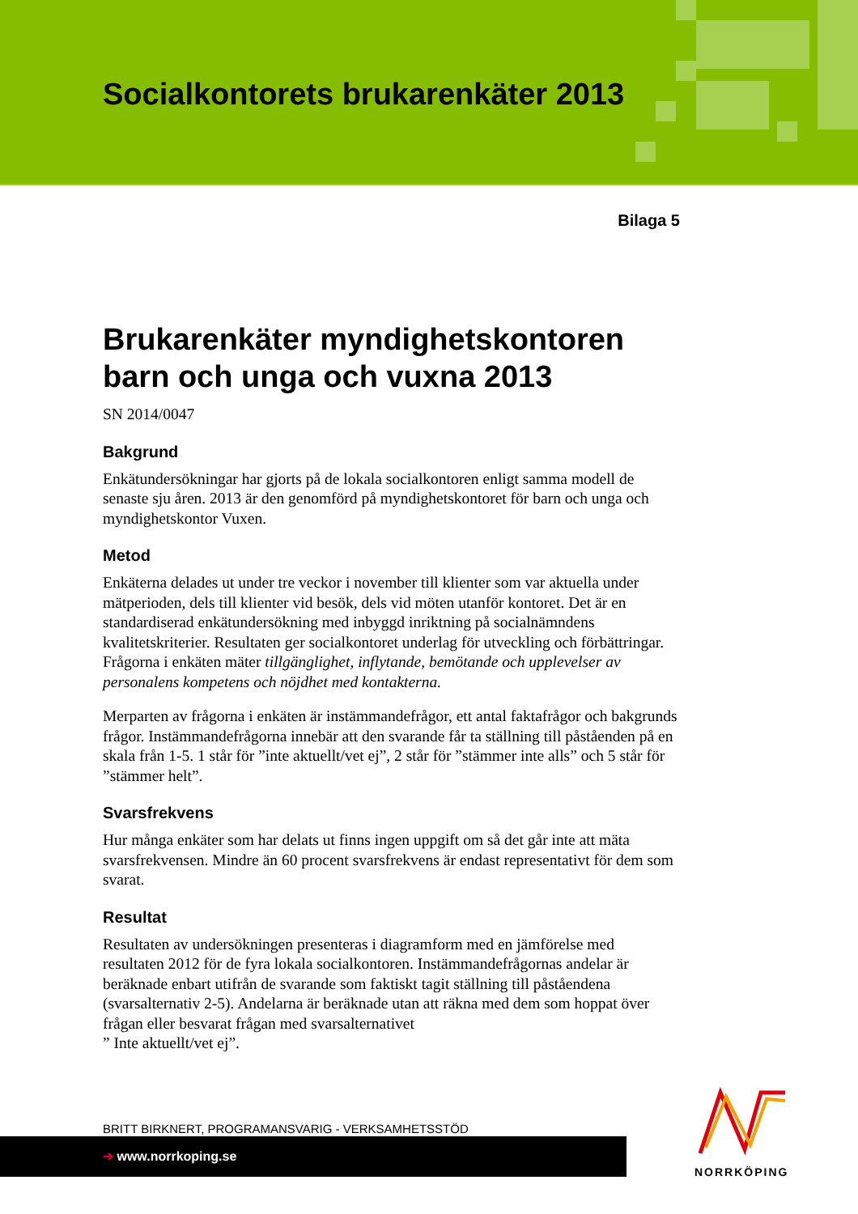Socialkontorets brukarenkäter 2013
Bilaga 5
Brukarenkäter myndighetskontoren barn och unga och vuxna 2013
SN 2014/0047
Bakgrund
Enkätundersökningar har gjorts på de lokala socialkontoren enligt samma modell de senaste sju åren. 2013 är den genomförd på myndighetskontoret för barn och unga och myndighetskontor Vuxen.
Metod
Enkäterna delades ut under tre veckor i november till klienter som var aktuella under mätperioden, dels till klienter vid besök, dels vid möten utanför kontoret. Det är en standardiserad enkätundersökning med inbyggd inriktning på socialnämndens kvalitetskriterier. Resultaten ger socialkontoret underlag för utveckling och förbättringar. Frågorna i enkäten mäter tillgänglighet, inflytande, bemötande och upplevelser av personalens kompetens och nöjdhet med kontakterna.
Merparten av frågorna i enkäten är instämmandefrågor, ett antal faktafrågor och bakgrunds frågor. Instämmandefrågorna innebär att den svarande får ta ställning till påståenden på en skala från 1-5. 1 står för ”inte aktuellt/vet ej”, 2 står för ”stämmer inte alls” och 5 står för ”stämmer helt”.
Svarsfrekvens
Hur många enkäter som har delats ut finns ingen uppgift om så det går inte att mäta svarsfrekvensen. Mindre än 60 procent svarsfrekvens är endast representativt för dem som svarat.
Resultat
Resultaten av undersökningen presenteras i diagramform med en jämförelse med resultaten 2012 för de fyra lokala socialkontoren. Instämmandefrågornas andelar är beräknade enbart utifrån de svarande som faktiskt tagit ställning till påståendena (svarsalternativ 2-5). Andelarna är beräknade utan att räkna med dem som hoppat över frågan eller besvarat frågan med svarsalternativet
” Inte aktuellt/vet ej”.
BRITT BIRKNERT, PROGRAMANSVARIG - VERKSAMHETSSTÖD
➔ www.norrkoping.se
NORRKÖPING